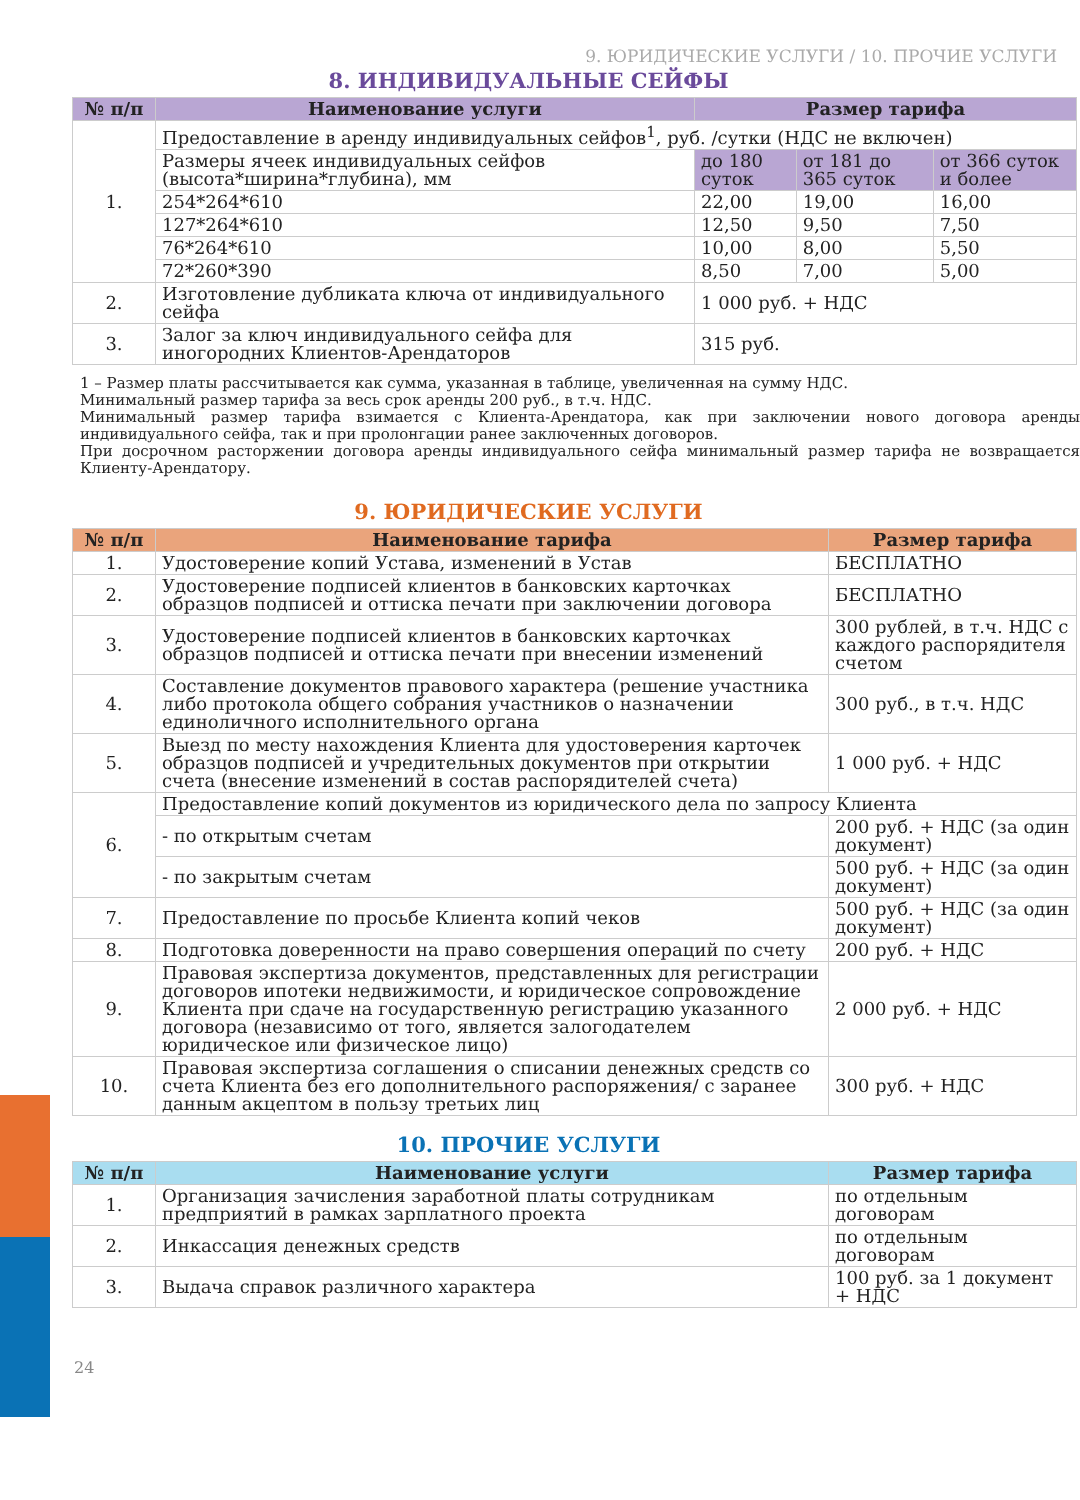9. ЮРИДИЧЕСКИЕ УСЛУГИ / 10. ПРОЧИЕ УСЛУГИ
8. ИНДИВИДУАЛЬНЫЕ СЕЙФЫ
| № п/п | Наименование услуги | Размер тарифа | | |
| --- | --- | --- | --- | --- |
| 1. | Предоставление в аренду индивидуальных сейфов<sup>1</sup>, руб. /сутки (НДС не включен) | | | |
| | Размеры ячеек индивидуальных сейфов (высота*ширина*глубина), мм | до 180 суток | от 181 до 365 суток | от 366 суток и более |
| | 254*264*610 | 22,00 | 19,00 | 16,00 |
| | 127*264*610 | 12,50 | 9,50 | 7,50 |
| | 76*264*610 | 10,00 | 8,00 | 5,50 |
| | 72*260*390 | 8,50 | 7,00 | 5,00 |
| 2. | Изготовление дубликата ключа от индивидуального сейфа | 1 000 руб. + НДС | | |
| 3. | Залог за ключ индивидуального сейфа для иногородних Клиентов-Арендаторов | 315 руб. | | |
1 – Размер платы рассчитывается как сумма, указанная в таблице, увеличенная на сумму НДС.
Минимальный размер тарифа за весь срок аренды 200 руб., в т.ч. НДС.
Минимальный размер тарифа взимается с Клиента-Арендатора, как при заключении нового договора аренды индивидуального сейфа, так и при пролонгации ранее заключенных договоров.
При досрочном расторжении договора аренды индивидуального сейфа минимальный размер тарифа не возвращается Клиенту-Арендатору.
9. ЮРИДИЧЕСКИЕ УСЛУГИ
| № п/п | Наименование тарифа | Размер тарифа |
| --- | --- | --- |
| 1. | Удостоверение копий Устава, изменений в Устав | БЕСПЛАТНО |
| 2. | Удостоверение подписей клиентов в банковских карточках образцов подписей и оттиска печати при заключении договора | БЕСПЛАТНО |
| 3. | Удостоверение подписей клиентов в банковских карточках образцов подписей и оттиска печати при внесении изменений | 300 рублей, в т.ч. НДС с каждого распорядителя счетом |
| 4. | Составление документов правового характера (решение участника либо протокола общего собрания участников о назначении единоличного исполнительного органа | 300 руб., в т.ч. НДС |
| 5. | Выезд по месту нахождения Клиента для удостоверения карточек образцов подписей и учредительных документов при открытии счета (внесение изменений в состав распорядителей счета) | 1 000 руб. + НДС |
| 6. | Предоставление копий документов из юридического дела по запросу Клиента | |
| | - по открытым счетам | 200 руб. + НДС (за один документ) |
| | - по закрытым счетам | 500 руб. + НДС (за один документ) |
| 7. | Предоставление по просьбе Клиента копий чеков | 500 руб. + НДС (за один документ) |
| 8. | Подготовка доверенности на право совершения операций по счету | 200 руб. + НДС |
| 9. | Правовая экспертиза документов, представленных для регистрации договоров ипотеки недвижимости, и юридическое сопровождение Клиента при сдаче на государственную регистрацию указанного договора (независимо от того, является залогодателем юридическое или физическое лицо) | 2 000 руб. + НДС |
| 10. | Правовая экспертиза соглашения о списании денежных средств со счета Клиента без его дополнительного распоряжения/ с заранее данным акцептом в пользу третьих лиц | 300 руб. + НДС |
10. ПРОЧИЕ УСЛУГИ
| № п/п | Наименование услуги | Размер тарифа |
| --- | --- | --- |
| 1. | Организация зачисления заработной платы сотрудникам предприятий в рамках зарплатного проекта | по отдельным договорам |
| 2. | Инкассация денежных средств | по отдельным договорам |
| 3. | Выдача справок различного характера | 100 руб. за 1 документ + НДС |
24